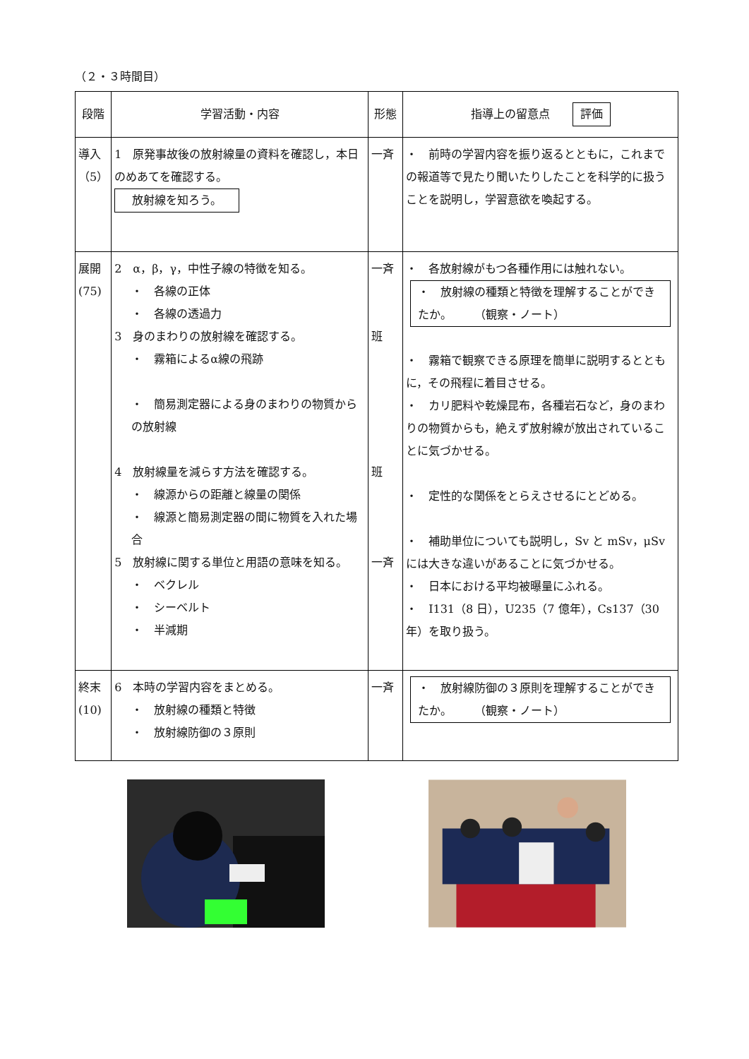（２・３時間目）
| 段階 | 学習活動・内容 | 形態 | 指導上の留意点 評価 |
| --- | --- | --- | --- |
| 導入 （5） | 1 原発事故後の放射線量の資料を確認し，本日のめあてを確認する。 放射線を知ろう。 | 一斉 | ・ 前時の学習内容を振り返るとともに，これまでの報道等で見たり聞いたりしたことを科学的に扱うことを説明し，学習意欲を喚起する。 |
| 展開 (75) | 2 α，β，γ，中性子線の特徴を知る。 ・ 各線の正体 ・ 各線の透過力 3 身のまわりの放射線を確認する。 ・ 霧箱によるα線の飛跡 ・ 簡易測定器による身のまわりの物質からの放射線 4 放射線量を減らす方法を確認する。 ・ 線源からの距離と線量の関係 ・ 線源と簡易測定器の間に物質を入れた場合 5 放射線に関する単位と用語の意味を知る。 ・ ベクレル ・ シーベルト ・ 半減期 | 一斉 班 班 一斉 | ・ 各放射線がもつ各種作用には触れない。 ・ 放射線の種類と特徴を理解することができたか。 （観察・ノート） ・ 霧箱で観察できる原理を簡単に説明するとともに，その飛程に着目させる。 ・ カリ肥料や乾燥昆布，各種岩石など，身のまわりの物質からも，絶えず放射線が放出されていることに気づかせる。 ・ 定性的な関係をとらえさせるにとどめる。 ・ 補助単位についても説明し，Sv と mSv，μSv には大きな違いがあることに気づかせる。 ・ 日本における平均被曝量にふれる。 ・ I131（8 日），U235（7 億年），Cs137（30 年）を取り扱う。 |
| 終末 (10) | 6 本時の学習内容をまとめる。 ・ 放射線の種類と特徴 ・ 放射線防御の３原則 | 一斉 | ・ 放射線防御の３原則を理解することができたか。 （観察・ノート） |